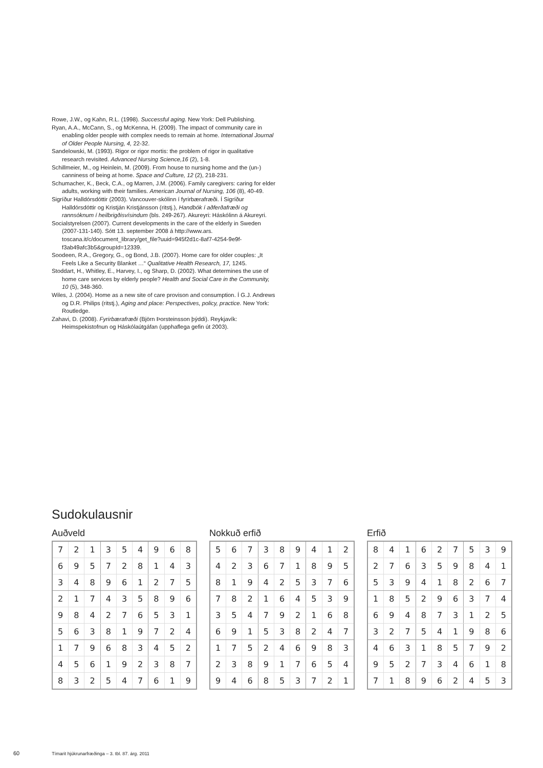Rowe, J.W., og Kahn, R.L. (1998). Successful aging. New York: Dell Publishing.
Ryan, A.A., McCann, S., og McKenna, H. (2009). The impact of community care in enabling older people with complex needs to remain at home. International Journal of Older People Nursing, 4, 22-32.
Sandelowski, M. (1993). Rigor or rigor mortis: the problem of rigor in qualitative research revisited. Advanced Nursing Science,16 (2), 1-8.
Schillmeier, M., og Heinlein, M. (2009). From house to nursing home and the (un-) canniness of being at home. Space and Culture, 12 (2), 218-231.
Schumacher, K., Beck, C.A., og Marren, J.M. (2006). Family caregivers: caring for elder adults, working with their families. American Journal of Nursing, 106 (8), 40-49.
Sigríður Halldórsdóttir (2003). Vancouver-skólinn í fyrirbærafræði. Í Sigríður Halldórsdóttir og Kristján Kristjánsson (ritstj.), Handbók í aðferðafræði og rannsóknum í heilbrigðisvísindum (bls. 249-267). Akureyri: Háskólinn á Akureyri.
Socialstyrelsen (2007). Current developments in the care of the elderly in Sweden (2007-131-140). Sótt 13. september 2008 á http://www.ars. toscana.it/c/document_library/get_file?uuid=945f2d1c-8af7-4254-9e9f-f3ab49afc3b5&groupId=12339.
Soodeen, R.A., Gregory, G., og Bond, J.B. (2007). Home care for older couples: „It Feels Like a Security Blanket …“ Qualitative Health Research, 17, 1245.
Stoddart, H., Whitley, E., Harvey, I., og Sharp, D. (2002). What determines the use of home care services by elderly people? Health and Social Care in the Community, 10 (5), 348-360.
Wiles, J. (2004). Home as a new site of care provison and consumption. Í G.J. Andrews og D.R. Philips (ritstj.), Aging and place: Perspectives, policy, practice. New York: Routledge.
Zahavi, D. (2008). Fyrirbærafræði (Björn Þorsteinsson þýddi). Reykjavík: Heimspekistofnun og Háskólaútgáfan (upphaflega gefin út 2003).
Sudokulausnir
Auðveld
| 7 | 2 | 1 | 3 | 5 | 4 | 9 | 6 | 8 |
| 6 | 9 | 5 | 7 | 2 | 8 | 1 | 4 | 3 |
| 3 | 4 | 8 | 9 | 6 | 1 | 2 | 7 | 5 |
| 2 | 1 | 7 | 4 | 3 | 5 | 8 | 9 | 6 |
| 9 | 8 | 4 | 2 | 7 | 6 | 5 | 3 | 1 |
| 5 | 6 | 3 | 8 | 1 | 9 | 7 | 2 | 4 |
| 1 | 7 | 9 | 6 | 8 | 3 | 4 | 5 | 2 |
| 4 | 5 | 6 | 1 | 9 | 2 | 3 | 8 | 7 |
| 8 | 3 | 2 | 5 | 4 | 7 | 6 | 1 | 9 |
Nokkuð erfið
| 5 | 6 | 7 | 3 | 8 | 9 | 4 | 1 | 2 |
| 4 | 2 | 3 | 6 | 7 | 1 | 8 | 9 | 5 |
| 8 | 1 | 9 | 4 | 2 | 5 | 3 | 7 | 6 |
| 7 | 8 | 2 | 1 | 6 | 4 | 5 | 3 | 9 |
| 3 | 5 | 4 | 7 | 9 | 2 | 1 | 6 | 8 |
| 6 | 9 | 1 | 5 | 3 | 8 | 2 | 4 | 7 |
| 1 | 7 | 5 | 2 | 4 | 6 | 9 | 8 | 3 |
| 2 | 3 | 8 | 9 | 1 | 7 | 6 | 5 | 4 |
| 9 | 4 | 6 | 8 | 5 | 3 | 7 | 2 | 1 |
Erfið
| 8 | 4 | 1 | 6 | 2 | 7 | 5 | 3 | 9 |
| 2 | 7 | 6 | 3 | 5 | 9 | 8 | 4 | 1 |
| 5 | 3 | 9 | 4 | 1 | 8 | 2 | 6 | 7 |
| 1 | 8 | 5 | 2 | 9 | 6 | 3 | 7 | 4 |
| 6 | 9 | 4 | 8 | 7 | 3 | 1 | 2 | 5 |
| 3 | 2 | 7 | 5 | 4 | 1 | 9 | 8 | 6 |
| 4 | 6 | 3 | 1 | 8 | 5 | 7 | 9 | 2 |
| 9 | 5 | 2 | 7 | 3 | 4 | 6 | 1 | 8 |
| 7 | 1 | 8 | 9 | 6 | 2 | 4 | 5 | 3 |
60 Tímarit hjúkrunarfræðinga – 3. tbl. 87. árg. 2011